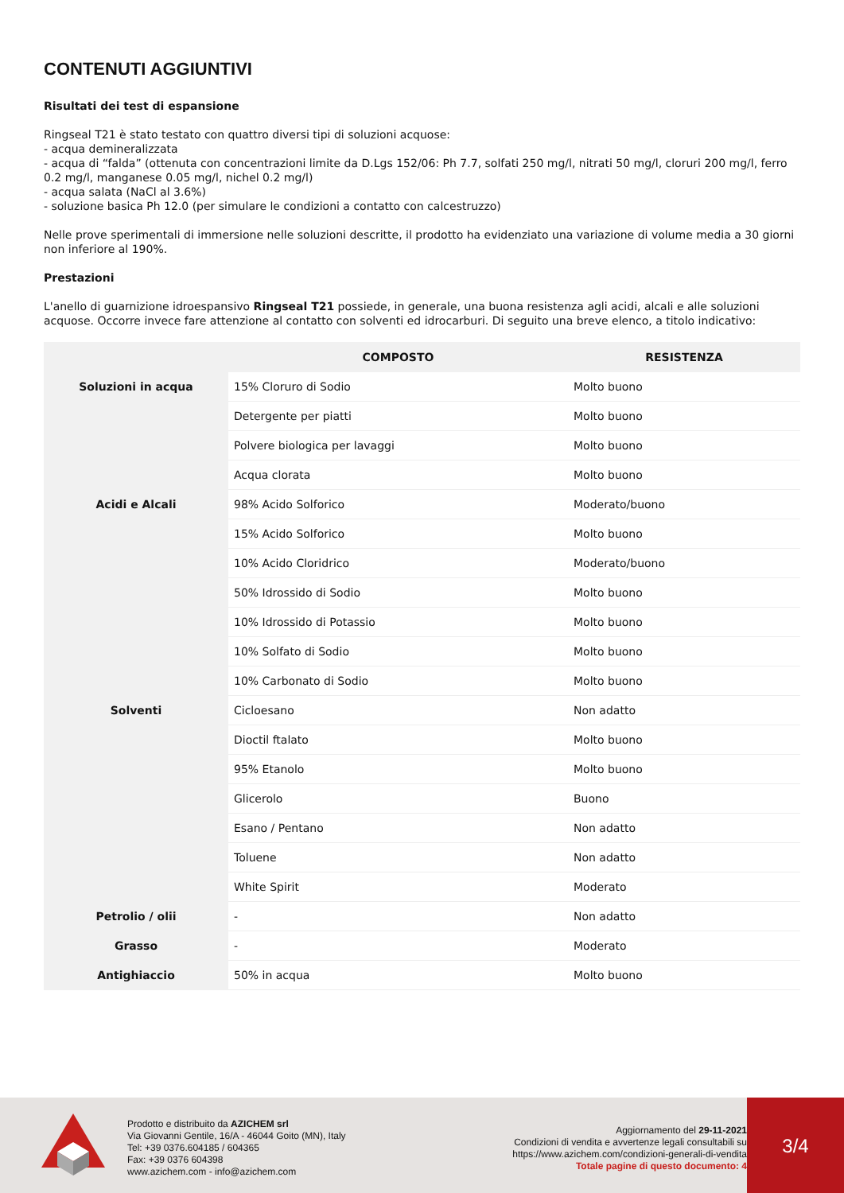CONTENUTI AGGIUNTIVI
Risultati dei test di espansione
Ringseal T21 è stato testato con quattro diversi tipi di soluzioni acquose:
- acqua demineralizzata
- acqua di “falda” (ottenuta con concentrazioni limite da D.Lgs 152/06: Ph 7.7, solfati 250 mg/l, nitrati 50 mg/l, cloruri 200 mg/l, ferro 0.2 mg/l, manganese 0.05 mg/l, nichel 0.2 mg/l)
- acqua salata (NaCl al 3.6%)
- soluzione basica Ph 12.0 (per simulare le condizioni a contatto con calcestruzzo)
Nelle prove sperimentali di immersione nelle soluzioni descritte, il prodotto ha evidenziato una variazione di volume media a 30 giorni non inferiore al 190%.
Prestazioni
L'anello di guarnizione idroespansivo Ringseal T21 possiede, in generale, una buona resistenza agli acidi, alcali e alle soluzioni acquose. Occorre invece fare attenzione al contatto con solventi ed idrocarburi. Di seguito una breve elenco, a titolo indicativo:
| | COMPOSTO | RESISTENZA |
| --- | --- | --- |
| Soluzioni in acqua | 15% Cloruro di Sodio | Molto buono |
| | Detergente per piatti | Molto buono |
| | Polvere biologica per lavaggi | Molto buono |
| | Acqua clorata | Molto buono |
| Acidi e Alcali | 98% Acido Solforico | Moderato/buono |
| | 15% Acido Solforico | Molto buono |
| | 10% Acido Cloridrico | Moderato/buono |
| | 50% Idrossido di Sodio | Molto buono |
| | 10% Idrossido di Potassio | Molto buono |
| | 10% Solfato di Sodio | Molto buono |
| | 10% Carbonato di Sodio | Molto buono |
| Solventi | Cicloesano | Non adatto |
| | Dioctil ftalato | Molto buono |
| | 95% Etanolo | Molto buono |
| | Glicerolo | Buono |
| | Esano / Pentano | Non adatto |
| | Toluene | Non adatto |
| | White Spirit | Moderato |
| Petrolio / olii | - | Non adatto |
| Grasso | - | Moderato |
| Antighiaccio | 50% in acqua | Molto buono |
Prodotto e distribuito da AZICHEM srl
Via Giovanni Gentile, 16/A - 46044 Goito (MN), Italy
Tel: +39 0376.604185 / 604365
Fax: +39 0376 604398
www.azichem.com - info@azichem.com
Aggiornamento del 29-11-2021
Condizioni di vendita e avvertenze legali consultabili su
https://www.azichem.com/condizioni-generali-di-vendita
Totale pagine di questo documento: 4
3/4